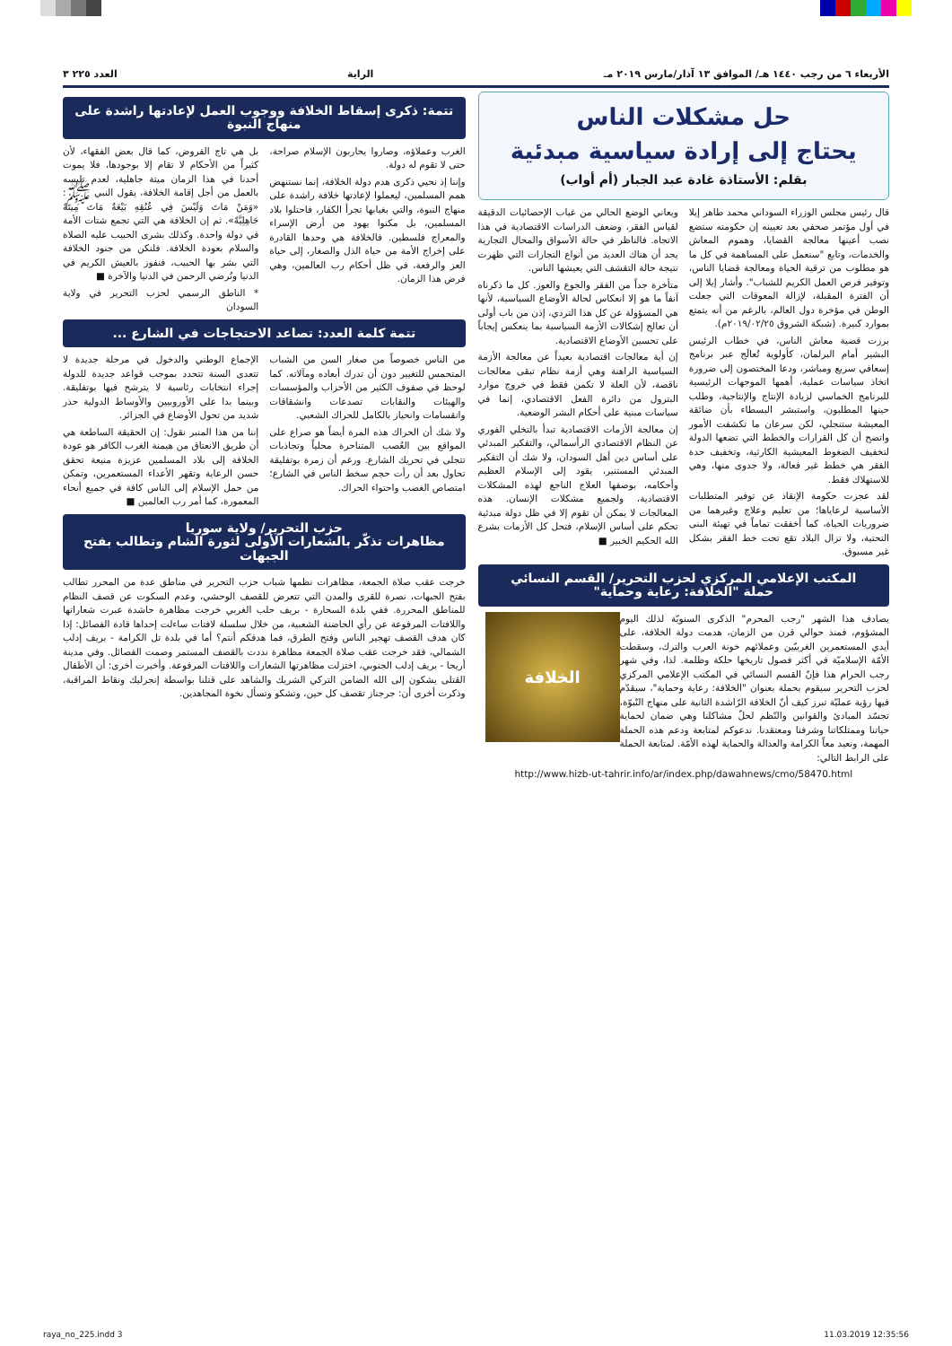الأربعاء ٦ من رجب ١٤٤٠ هـ/ الموافق ١٣ آذار/مارس ٢٠١٩ مـ الراية العدد ٢٢٥ ٣
حل مشكلات الناس
يحتاج إلى إرادة سياسية مبدئية
بقلم: الأستاذة غادة عبد الجبار (أم أواب)
قال رئيس مجلس الوزراء السوداني محمد طاهر إيلا في أول مؤتمر صحفي بعد تعيينه إن حكومته ستضع نصب أعينها معالجة القضايا، وهموم المعاش والخدمات، وتابع "سنعمل على المساهمة في كل ما هو مطلوب من ترقية الحياة ومعالجة قضايا الناس، وتوفير فرص العمل الكريم للشباب". وأشار إيلا إلى أن الفترة المقبلة، لإزالة المعوقات التي جعلت الوطن في مؤخرة دول العالم، بالرغم من أنه يتمتع بموارد كبيرة. (شبكة الشروق ٢٠١٩/٠٢/٢٥م).
برزت قضية معاش الناس، في خطاب الرئيس البشير أمام البرلمان، كأولوية تُعالَج عبر برنامج إسعافي سريع ومباشر، ودعا المختصون إلى ضرورة اتخاذ سياسات عملية، أهمها الموجهات الرئيسية للبرنامج الخماسي لزيادة الإنتاج والإنتاجية، وطلب حينها المطلبون، واستبشر البسطاء بأن ضائقة المعيشة ستنجلي، لكن سرعان ما تكشفت الأمور واتضح أن كل القرارات والخطط التي تضعها الدولة لتخفيف الضغوط المعيشية الكارثية، وتخفيف حدة الفقر هي خطط غير فعالة، ولا جدوى منها، وهي للاستهلاك فقط.
لقد عجزت حكومة الإنقاذ عن توفير المتطلبات الأساسية لرعاياها؛ من تعليم وعلاج وغيرهما من ضروريات الحياة، كما أخفقت تماماً في تهيئة البنى التحتية، ولا تزال البلاد تقع تحت خط الفقر بشكل غير مسبوق.
ويعاني الوضع الحالي من غياب الإحصائيات الدقيقة لقياس الفقر، وضعف الدراسات الاقتصادية في هذا الاتجاه. فالناظر في حالة الأسواق والمحال التجارية يجد أن هناك العديد من أنواع التجارات التي ظهرت نتيجة حالة التقشف التي يعيشها الناس.
متأخرة جداً من الفقر والجوع والعوز. كل ما ذكرناه آنفاً ما هو إلا انعكاس لحالة الأوضاع السياسية، لأنها هي المسؤولة عن كل هذا التردي، إذن من باب أولى أن تعالج إشكالات الأزمة السياسية بما ينعكس إيجاباً على تحسين الأوضاع الاقتصادية.
إن أية معالجات اقتصادية بعيداً عن معالجة الأزمة السياسية الراهنة وهي أزمة نظام تبقى معالجات ناقصة، لأن العلة لا تكمن فقط في خروج موارد البترول من دائرة الفعل الاقتصادي، إنما في سياسات مبنية على أحكام البشر الوضعية.
إن معالجة الأزمات الاقتصادية تبدأ بالتخلي الفوري عن النظام الاقتصادي الرأسمالي، والتفكير المبدئي على أساس دين أهل السودان، ولا شك أن التفكير المبدئي المستنير، يقود إلى الإسلام العظيم وأحكامه، بوصفها العلاج الناجع لهذه المشكلات الاقتصادية، ولجميع مشكلات الإنسان. هذه المعالجات لا يمكن أن تقوم إلا في ظل دولة مبدئية تحكم على أساس الإسلام، فتحل كل الأزمات بشرع الله الحكيم الخبير ■
المكتب الإعلامي المركزي لحزب التحرير/ القسم النسائي
حملة "الخلافة: رعاية وحماية"
الخلافة
يصادف هذا الشهر "رجب المحرم" الذكرى السنويّة لذلك اليوم المشؤوم، فمنذ حوالي قرن من الزمان، هدمت دولة الخلافة، على أيدي المستعمرين الغربيّين وعملائهم خونة العرب والترك، وسقطت الأمّة الإسلاميّة في أكثر فصول تاريخها حلكة وظلمة. لذا، وفي شهر رجب الحرام هذا فإنّ القسم النسائي في المكتب الإعلامي المركزي لحزب التحرير سيقوم بحملة بعنوان "الخلافة: رعاية وحماية"، سيقدّم فيها رؤية عمليّة تبرز كيف أنّ الخلافة الرّاشدة الثانية على منهاج النّبوّة، تجسّد المبادئ والقوانين والنّظم لحلّ مشاكلنا وهي ضمان لحماية حياتنا وممتلكاتنا وشرفنا ومعتقدنا. ندعوكم لمتابعة ودعم هذه الحملة المهمة، ونعيد معاً الكرامة والعدالة والحماية لهذه الأمّة. لمتابعة الحملة على الرابط التالي:
http://www.hizb-ut-tahrir.info/ar/index.php/dawahnews/cmo/58470.html
تتمة: ذكرى إسقاط الخلافة ووجوب العمل لإعادتها راشدة على منهاج النبوة
الغرب وعملاؤه، وصاروا يحاربون الإسلام صراحة، حتى لا تقوم له دولة.
وإننا إذ نحيي ذكرى هدم دولة الخلافة، إنما نستنهض همم المسلمين، ليعملوا لإعادتها خلافة راشدة على منهاج النبوة، والتي بغيابها تجرأ الكفار، فاحتلوا بلاد المسلمين، بل مكنوا يهود من أرض الإسراء والمعراج فلسطين. فالخلافة هي وحدها القادرة على إخراج الأمة من حياة الذل والصغار، إلى حياة العز والرفعة، في ظل أحكام رب العالمين، وهي فرض هذا الزمان.
بل هي تاج الفروض، كما قال بعض الفقهاء، لأن كثيراً من الأحكام لا تقام إلا بوجودها، فلا يموت أحدنا في هذا الزمان ميتة جاهلية، لعدم تلبسه بالعمل من أجل إقامة الخلافة، يقول النبي ﷺ: «وَمَنْ مَاتَ وَلَيْسَ فِي عُنُقِهِ بَيْعَةٌ مَاتَ مِيتَةً جَاهِلِيَّةً». ثم إن الخلافة هي التي تجمع شتات الأمة في دولة واحدة. وكذلك بشرى الحبيب عليه الصلاة والسلام بعودة الخلافة. فلنكن من جنود الخلافة التي بشر بها الحبيب، فنفوز بالعيش الكريم في الدنيا ونُرضي الرحمن في الدنيا والآخرة ■
* الناطق الرسمي لحزب التحرير في ولاية السودان
تتمة كلمة العدد: تصاعد الاحتجاجات في الشارع ...
من الناس خصوصاً من صغار السن من الشباب المتحمس للتغيير دون أن تدرك أبعاده ومآلاته. كما لوحظ في صفوف الكثير من الأحزاب والمؤسسات والهيئات والنقابات تصدعات وانشقاقات وانقسامات وانحياز بالكامل للحراك الشعبي.
ولا شك أن الحراك هذه المرة أيضاً هو صراع على المواقع بين العُصب المتناحرة محلياً وتجاذبات تتجلى في تحريك الشارع. ورغم أن زمرة بوتفليقة تحاول بعد أن رأت حجم سخط الناس في الشارع؛ امتصاص الغضب واحتواء الحراك.
الإجماع الوطني والدخول في مرحلة جديدة لا تتعدى السنة تتحدد بموجب قواعد جديدة للدولة إجراء انتخابات رئاسية لا يترشح فيها بوتفليقة. وبينما بدا على الأوروبيين والأوساط الدولية حذر شديد من تحول الأوضاع في الجزائر.
إننا من هذا المنبر نقول: إن الحقيقة الساطعة هي أن طريق الانعتاق من هيمنة الغرب الكافر هو عودة الخلافة إلى بلاد المسلمين عزيزة منيعة تحقق حسن الرعاية وتقهر الأعداء المستعمرين، وتمكن من حمل الإسلام إلى الناس كافة في جميع أنحاء المعمورة، كما أمر رب العالمين ■
حزب التحرير/ ولاية سوريا
مظاهرات تذكّر بالشعارات الأولى لثورة الشام وتطالب بفتح الجبهات
خرجت عقب صلاة الجمعة، مظاهرات نظمها شباب حزب التحرير في مناطق عدة من المحرر تطالب بفتح الجبهات، نصرة للقرى والمدن التي تتعرض للقصف الوحشي، وعدم السكوت عن قصف النظام للمناطق المحررة. ففي بلدة السحارة - بريف حلب الغربي خرجت مظاهرة حاشدة عبرت شعاراتها واللافتات المرفوعة عن رأي الحاضنة الشعبية، من خلال سلسلة لافتات ساءلت إحداها قادة الفصائل: إذا كان هدف القصف تهجير الناس وفتح الطرق، فما هدفكم أنتم؟ أما في بلدة تل الكرامة - بريف إدلب الشمالي، فقد خرجت عقب صلاة الجمعة مظاهرة نددت بالقصف المستمر وصمت الفصائل. وفي مدينة أريحا - بريف إدلب الجنوبي، اختزلت مظاهرتها الشعارات واللافتات المرفوعة. وأخبرت أخرى: أن الأطفال القتلى يشكون إلى الله الضامن التركي الشريك والشاهد على قتلنا بواسطة إنجرليك ونقاط المراقبة، وذكرت أخرى أن: جرجناز تقصف كل حين، وتشكو وتسأل نخوة المجاهدين.
raya_no_225.indd 3 11.03.2019 12:35:56